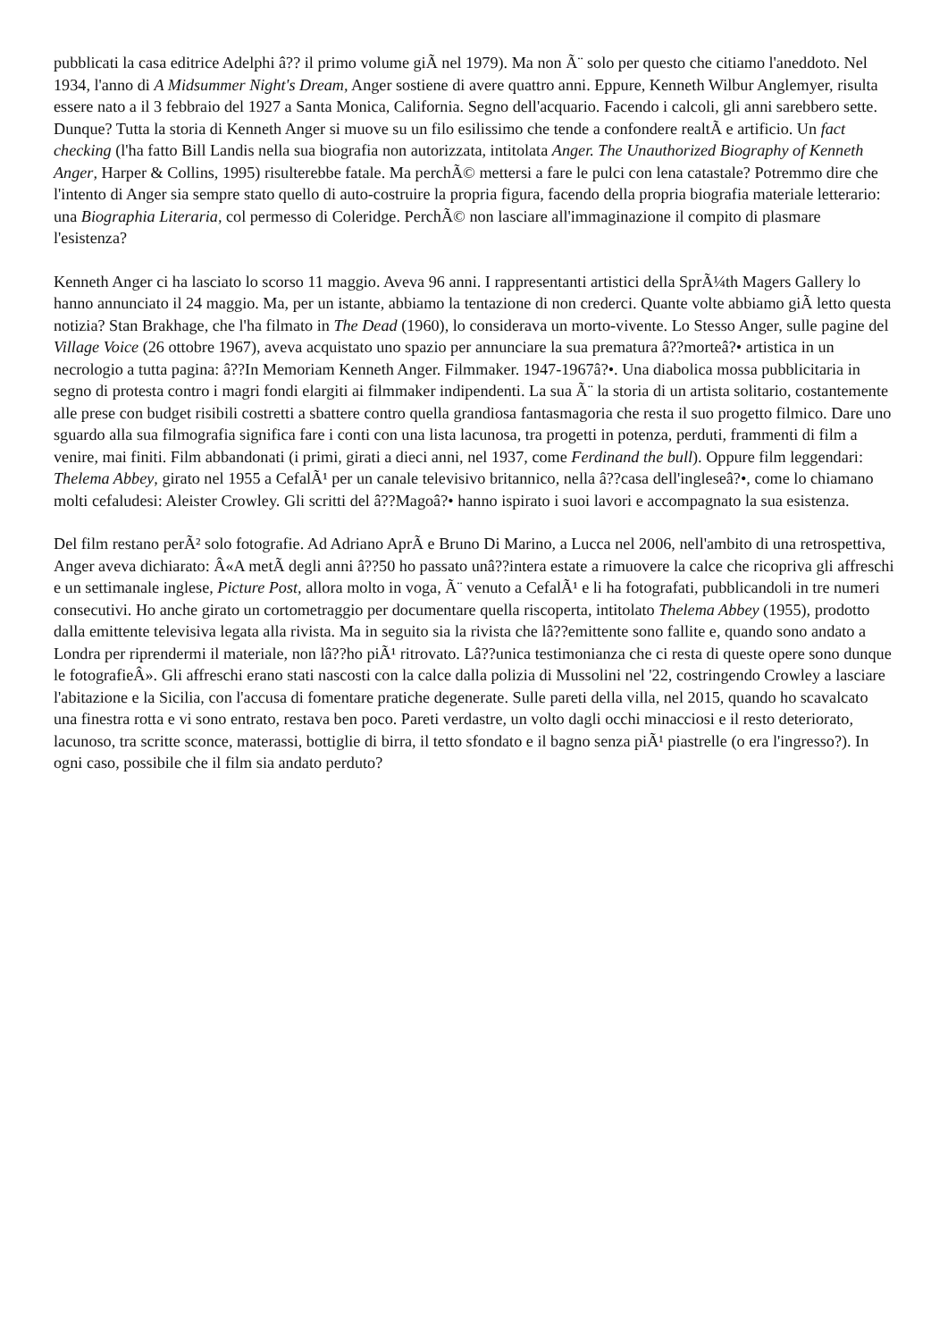pubblicati la casa editrice Adelphi â?? il primo volume giÃ nel 1979). Ma non Ã¨ solo per questo che citiamo l'aneddoto. Nel 1934, l'anno di A Midsummer Night's Dream, Anger sostiene di avere quattro anni. Eppure, Kenneth Wilbur Anglemyer, risulta essere nato a il 3 febbraio del 1927 a Santa Monica, California. Segno dell'acquario. Facendo i calcoli, gli anni sarebbero sette. Dunque? Tutta la storia di Kenneth Anger si muove su un filo esilissimo che tende a confondere realtÃ e artificio. Un fact checking (l'ha fatto Bill Landis nella sua biografia non autorizzata, intitolata Anger. The Unauthorized Biography of Kenneth Anger, Harper & Collins, 1995) risulterebbe fatale. Ma perchÃ© mettersi a fare le pulci con lena catastale? Potremmo dire che l'intento di Anger sia sempre stato quello di auto-costruire la propria figura, facendo della propria biografia materiale letterario: una Biographia Literaria, col permesso di Coleridge. PerchÃ© non lasciare all'immaginazione il compito di plasmare l'esistenza?
Kenneth Anger ci ha lasciato lo scorso 11 maggio. Aveva 96 anni. I rappresentanti artistici della SprÃ¼th Magers Gallery lo hanno annunciato il 24 maggio. Ma, per un istante, abbiamo la tentazione di non crederci. Quante volte abbiamo giÃ letto questa notizia? Stan Brakhage, che l'ha filmato in The Dead (1960), lo considerava un morto-vivente. Lo Stesso Anger, sulle pagine del Village Voice (26 ottobre 1967), aveva acquistato uno spazio per annunciare la sua prematura â??morteâ?• artistica in un necrologio a tutta pagina: â??In Memoriam Kenneth Anger. Filmmaker. 1947-1967â?•. Una diabolica mossa pubblicitaria in segno di protesta contro i magri fondi elargiti ai filmmaker indipendenti. La sua Ã¨ la storia di un artista solitario, costantemente alle prese con budget risibili costretti a sbattere contro quella grandiosa fantasmagoria che resta il suo progetto filmico. Dare uno sguardo alla sua filmografia significa fare i conti con una lista lacunosa, tra progetti in potenza, perduti, frammenti di film a venire, mai finiti. Film abbandonati (i primi, girati a dieci anni, nel 1937, come Ferdinand the bull). Oppure film leggendari: Thelema Abbey, girato nel 1955 a CefalÃ¹ per un canale televisivo britannico, nella â??casa dell'ingleseâ?•, come lo chiamano molti cefaludesi: Aleister Crowley. Gli scritti del â??Magoâ?• hanno ispirato i suoi lavori e accompagnato la sua esistenza.
Del film restano perÃ² solo fotografie. Ad Adriano AprÃ e Bruno Di Marino, a Lucca nel 2006, nell'ambito di una retrospettiva, Anger aveva dichiarato: Â«A metÃ degli anni â??50 ho passato unâ??intera estate a rimuovere la calce che ricopriva gli affreschi e un settimanale inglese, Picture Post, allora molto in voga, Ã¨ venuto a CefalÃ¹ e li ha fotografati, pubblicandoli in tre numeri consecutivi. Ho anche girato un cortometraggio per documentare quella riscoperta, intitolato Thelema Abbey (1955), prodotto dalla emittente televisiva legata alla rivista. Ma in seguito sia la rivista che lâ??emittente sono fallite e, quando sono andato a Londra per riprendermi il materiale, non lâ??ho piÃ¹ ritrovato. Lâ??unica testimonianza che ci resta di queste opere sono dunque le fotografieÂ». Gli affreschi erano stati nascosti con la calce dalla polizia di Mussolini nel '22, costringendo Crowley a lasciare l'abitazione e la Sicilia, con l'accusa di fomentare pratiche degenerate. Sulle pareti della villa, nel 2015, quando ho scavalcato una finestra rotta e vi sono entrato, restava ben poco. Pareti verdastre, un volto dagli occhi minacciosi e il resto deteriorato, lacunoso, tra scritte sconce, materassi, bottiglie di birra, il tetto sfondato e il bagno senza piÃ¹ piastrelle (o era l'ingresso?). In ogni caso, possibile che il film sia andato perduto?